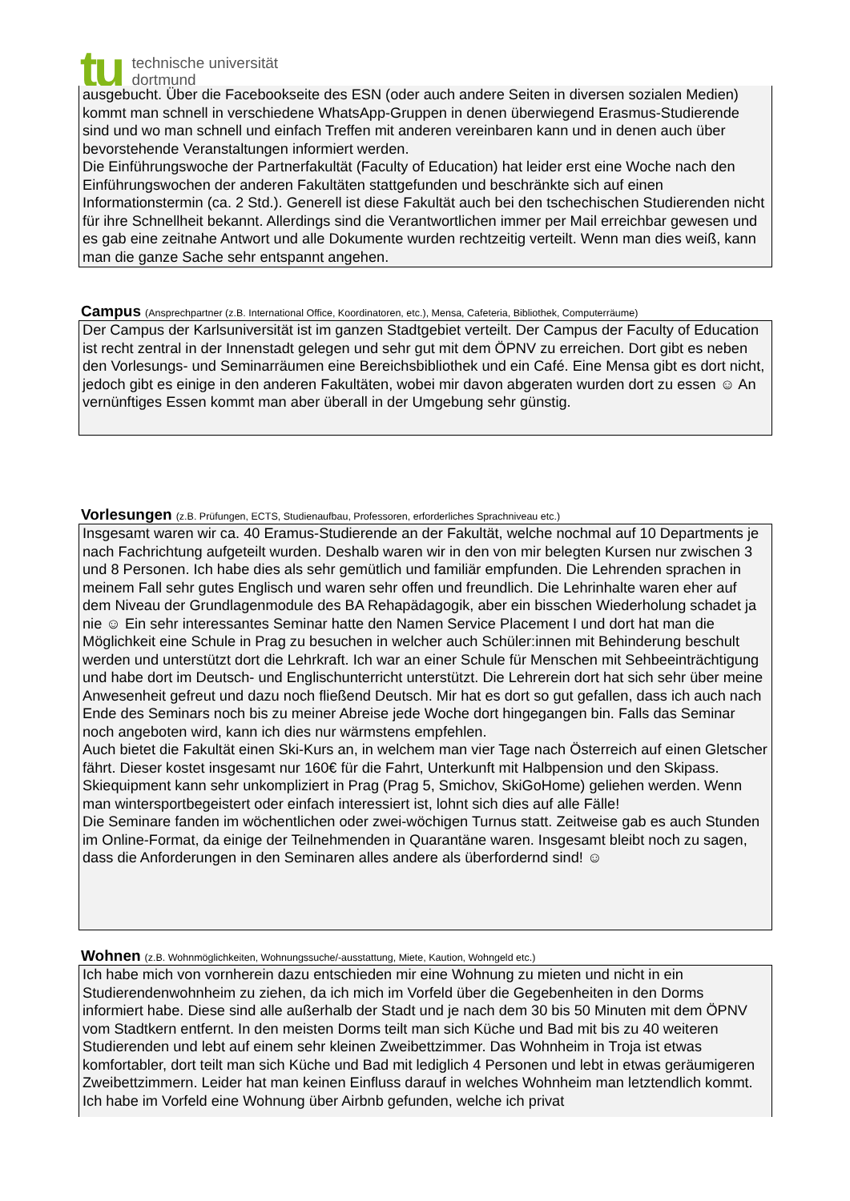tu
technische universität
dortmund
ausgebucht. Über die Facebookseite des ESN (oder auch andere Seiten in diversen sozialen Medien) kommt man schnell in verschiedene WhatsApp-Gruppen in denen überwiegend Erasmus-Studierende sind und wo man schnell und einfach Treffen mit anderen vereinbaren kann und in denen auch über bevorstehende Veranstaltungen informiert werden.
Die Einführungswoche der Partnerfakultät (Faculty of Education) hat leider erst eine Woche nach den Einführungswochen der anderen Fakultäten stattgefunden und beschränkte sich auf einen Informationstermin (ca. 2 Std.). Generell ist diese Fakultät auch bei den tschechischen Studierenden nicht für ihre Schnellheit bekannt. Allerdings sind die Verantwortlichen immer per Mail erreichbar gewesen und es gab eine zeitnahe Antwort und alle Dokumente wurden rechtzeitig verteilt. Wenn man dies weiß, kann man die ganze Sache sehr entspannt angehen.
Campus (Ansprechpartner (z.B. International Office, Koordinatoren, etc.), Mensa, Cafeteria, Bibliothek, Computerräume)
Der Campus der Karlsuniversität ist im ganzen Stadtgebiet verteilt. Der Campus der Faculty of Education ist recht zentral in der Innenstadt gelegen und sehr gut mit dem ÖPNV zu erreichen. Dort gibt es neben den Vorlesungs- und Seminarräumen eine Bereichsbibliothek und ein Café. Eine Mensa gibt es dort nicht, jedoch gibt es einige in den anderen Fakultäten, wobei mir davon abgeraten wurden dort zu essen ☺ An vernünftiges Essen kommt man aber überall in der Umgebung sehr günstig.
Vorlesungen (z.B. Prüfungen, ECTS, Studienaufbau, Professoren, erforderliches Sprachniveau etc.)
Insgesamt waren wir ca. 40 Eramus-Studierende an der Fakultät, welche nochmal auf 10 Departments je nach Fachrichtung aufgeteilt wurden. Deshalb waren wir in den von mir belegten Kursen nur zwischen 3 und 8 Personen. Ich habe dies als sehr gemütlich und familiär empfunden. Die Lehrenden sprachen in meinem Fall sehr gutes Englisch und waren sehr offen und freundlich. Die Lehrinhalte waren eher auf dem Niveau der Grundlagenmodule des BA Rehapädagogik, aber ein bisschen Wiederholung schadet ja nie ☺ Ein sehr interessantes Seminar hatte den Namen Service Placement I und dort hat man die Möglichkeit eine Schule in Prag zu besuchen in welcher auch Schüler:innen mit Behinderung beschult werden und unterstützt dort die Lehrkraft. Ich war an einer Schule für Menschen mit Sehbeeinträchtigung und habe dort im Deutsch- und Englischunterricht unterstützt. Die Lehrerein dort hat sich sehr über meine Anwesenheit gefreut und dazu noch fließend Deutsch. Mir hat es dort so gut gefallen, dass ich auch nach Ende des Seminars noch bis zu meiner Abreise jede Woche dort hingegangen bin. Falls das Seminar noch angeboten wird, kann ich dies nur wärmstens empfehlen.
Auch bietet die Fakultät einen Ski-Kurs an, in welchem man vier Tage nach Österreich auf einen Gletscher fährt. Dieser kostet insgesamt nur 160€ für die Fahrt, Unterkunft mit Halbpension und den Skipass. Skiequipment kann sehr unkompliziert in Prag (Prag 5, Smichov, SkiGoHome) geliehen werden. Wenn man wintersportbegeistert oder einfach interessiert ist, lohnt sich dies auf alle Fälle!
Die Seminare fanden im wöchentlichen oder zwei-wöchigen Turnus statt. Zeitweise gab es auch Stunden im Online-Format, da einige der Teilnehmenden in Quarantäne waren. Insgesamt bleibt noch zu sagen, dass die Anforderungen in den Seminaren alles andere als überfordernd sind! ☺
Wohnen (z.B. Wohnmöglichkeiten, Wohnungssuche/-ausstattung, Miete, Kaution, Wohngeld etc.)
Ich habe mich von vornherein dazu entschieden mir eine Wohnung zu mieten und nicht in ein Studierendenwohnheim zu ziehen, da ich mich im Vorfeld über die Gegebenheiten in den Dorms informiert habe. Diese sind alle außerhalb der Stadt und je nach dem 30 bis 50 Minuten mit dem ÖPNV vom Stadtkern entfernt. In den meisten Dorms teilt man sich Küche und Bad mit bis zu 40 weiteren Studierenden und lebt auf einem sehr kleinen Zweibettzimmer. Das Wohnheim in Troja ist etwas komfortabler, dort teilt man sich Küche und Bad mit lediglich 4 Personen und lebt in etwas geräumigeren Zweibettzimmern. Leider hat man keinen Einfluss darauf in welches Wohnheim man letztendlich kommt. Ich habe im Vorfeld eine Wohnung über Airbnb gefunden, welche ich privat